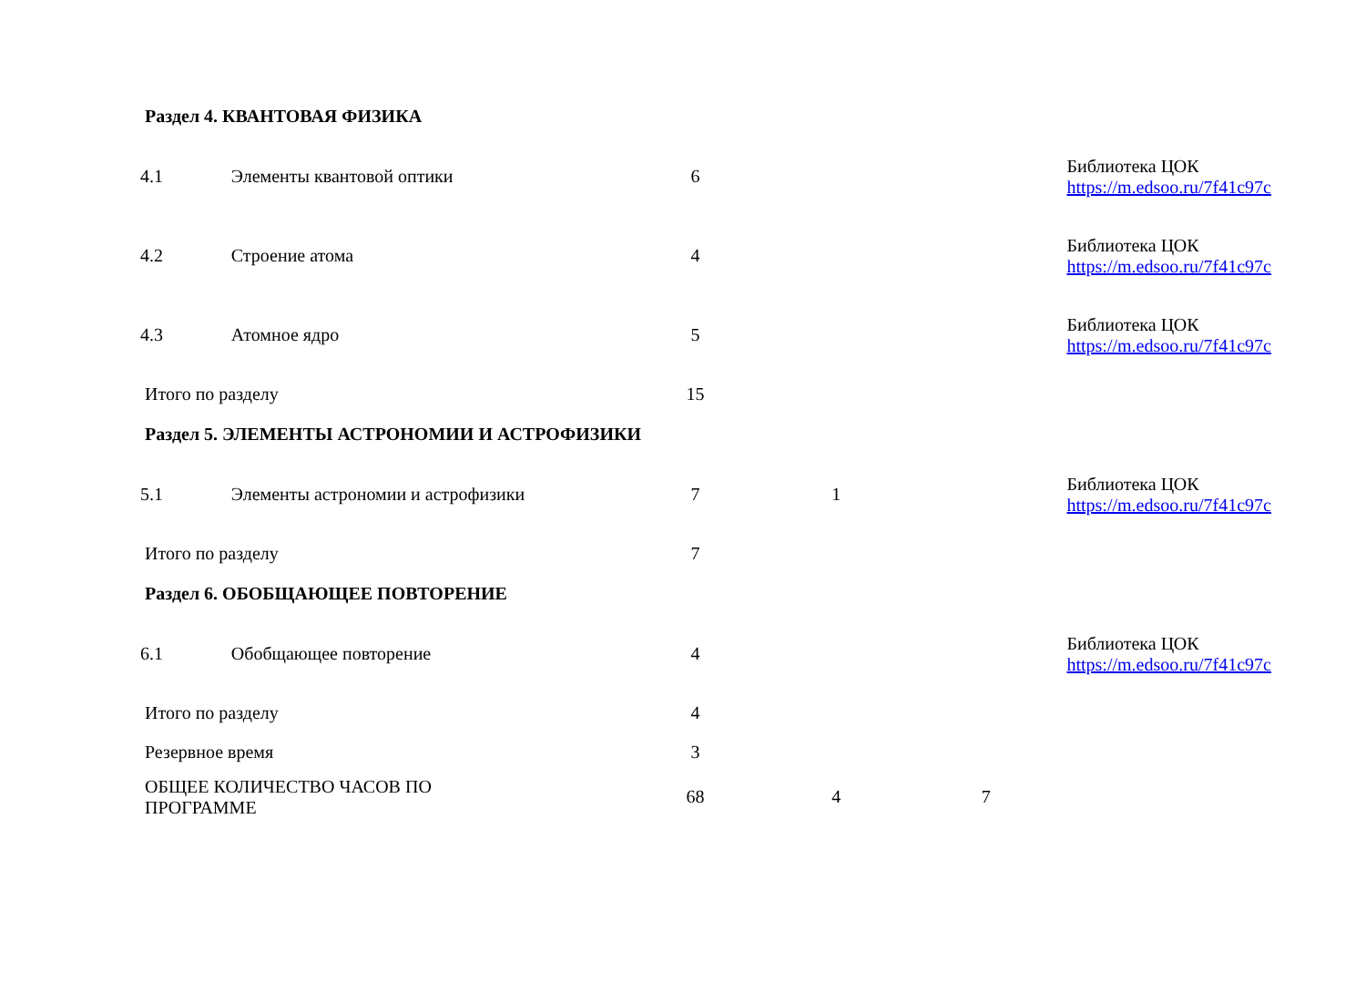| Раздел 4. КВАНТОВАЯ ФИЗИКА | | | | | |
| 4.1 | Элементы квантовой оптики | 6 | | | Библиотека ЦОК https://m.edsoo.ru/7f41c97c |
| 4.2 | Строение атома | 4 | | | Библиотека ЦОК https://m.edsoo.ru/7f41c97c |
| 4.3 | Атомное ядро | 5 | | | Библиотека ЦОК https://m.edsoo.ru/7f41c97c |
| Итого по разделу | | 15 | | | |
| Раздел 5. ЭЛЕМЕНТЫ АСТРОНОМИИ И АСТРОФИЗИКИ | | | | | |
| 5.1 | Элементы астрономии и астрофизики | 7 | 1 | | Библиотека ЦОК https://m.edsoo.ru/7f41c97c |
| Итого по разделу | | 7 | | | |
| Раздел 6. ОБОБЩАЮЩЕЕ ПОВТОРЕНИЕ | | | | | |
| 6.1 | Обобщающее повторение | 4 | | | Библиотека ЦОК https://m.edsoo.ru/7f41c97c |
| Итого по разделу | | 4 | | | |
| Резервное время | | 3 | | | |
| ОБЩЕЕ КОЛИЧЕСТВО ЧАСОВ ПО ПРОГРАММЕ | | 68 | 4 | 7 | |